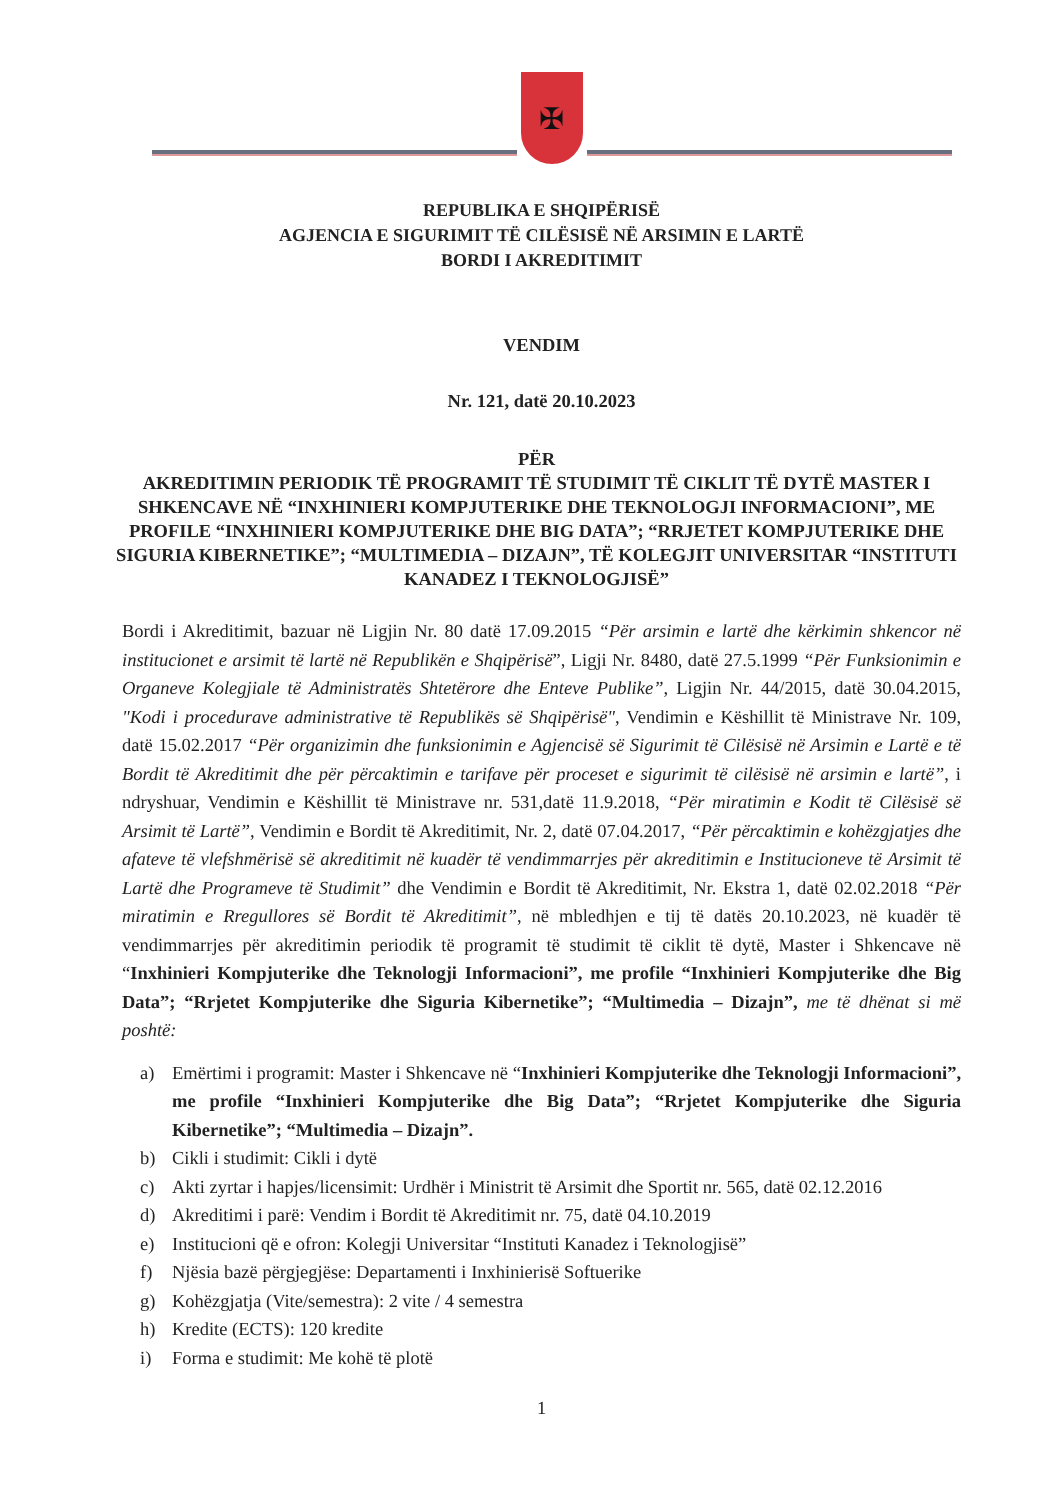✠
REPUBLIKA E SHQIPËRISË
AGJENCIA E SIGURIMIT TË CILËSISË NË ARSIMIN E LARTË
BORDI I AKREDITIMIT
VENDIM
Nr. 121, datë 20.10.2023
PËR
AKREDITIMIN PERIODIK TË PROGRAMIT TË STUDIMIT TË CIKLIT TË DYTË MASTER I SHKENCAVE NË “INXHINIERI KOMPJUTERIKE DHE TEKNOLOGJI INFORMACIONI”, ME PROFILE “INXHINIERI KOMPJUTERIKE DHE BIG DATA”; “RRJETET KOMPJUTERIKE DHE SIGURIA KIBERNETIKE”; “MULTIMEDIA – DIZAJN”, TË KOLEGJIT UNIVERSITAR “INSTITUTI KANADEZ I TEKNOLOGJISË”
Bordi i Akreditimit, bazuar në Ligjin Nr. 80 datë 17.09.2015 “Për arsimin e lartë dhe kërkimin shkencor në institucionet e arsimit të lartë në Republikën e Shqipërisë”, Ligji Nr. 8480, datë 27.5.1999 “Për Funksionimin e Organeve Kolegjiale të Administratës Shtetërore dhe Enteve Publike”, Ligjin Nr. 44/2015, datë 30.04.2015, "Kodi i procedurave administrative të Republikës së Shqipërisë", Vendimin e Këshillit të Ministrave Nr. 109, datë 15.02.2017 “Për organizimin dhe funksionimin e Agjencisë së Sigurimit të Cilësisë në Arsimin e Lartë e të Bordit të Akreditimit dhe për përcaktimin e tarifave për proceset e sigurimit të cilësisë në arsimin e lartë”, i ndryshuar, Vendimin e Këshillit të Ministrave nr. 531,datë 11.9.2018, “Për miratimin e Kodit të Cilësisë së Arsimit të Lartë”, Vendimin e Bordit të Akreditimit, Nr. 2, datë 07.04.2017, “Për përcaktimin e kohëzgjatjes dhe afateve të vlefshmërisë së akreditimit në kuadër të vendimmarrjes për akreditimin e Institucioneve të Arsimit të Lartë dhe Programeve të Studimit” dhe Vendimin e Bordit të Akreditimit, Nr. Ekstra 1, datë 02.02.2018 “Për miratimin e Rregullores së Bordit të Akreditimit”, në mbledhjen e tij të datës 20.10.2023, në kuadër të vendimmarrjes për akreditimin periodik të programit të studimit të ciklit të dytë, Master i Shkencave në “Inxhinieri Kompjuterike dhe Teknologji Informacioni”, me profile “Inxhinieri Kompjuterike dhe Big Data”; “Rrjetet Kompjuterike dhe Siguria Kibernetike”; “Multimedia – Dizajn”, me të dhënat si më poshtë:
a) Emërtimi i programit: Master i Shkencave në “Inxhinieri Kompjuterike dhe Teknologji Informacioni”, me profile “Inxhinieri Kompjuterike dhe Big Data”; “Rrjetet Kompjuterike dhe Siguria Kibernetike”; “Multimedia – Dizajn”.
b) Cikli i studimit: Cikli i dytë
c) Akti zyrtar i hapjes/licensimit: Urdhër i Ministrit të Arsimit dhe Sportit nr. 565, datë 02.12.2016
d) Akreditimi i parë: Vendim i Bordit të Akreditimit nr. 75, datë 04.10.2019
e) Institucioni që e ofron: Kolegji Universitar “Instituti Kanadez i Teknologjisë”
f) Njësia bazë përgjegjëse: Departamenti i Inxhinierisë Softuerike
g) Kohëzgjatja (Vite/semestra): 2 vite / 4 semestra
h) Kredite (ECTS): 120 kredite
i) Forma e studimit: Me kohë të plotë
1